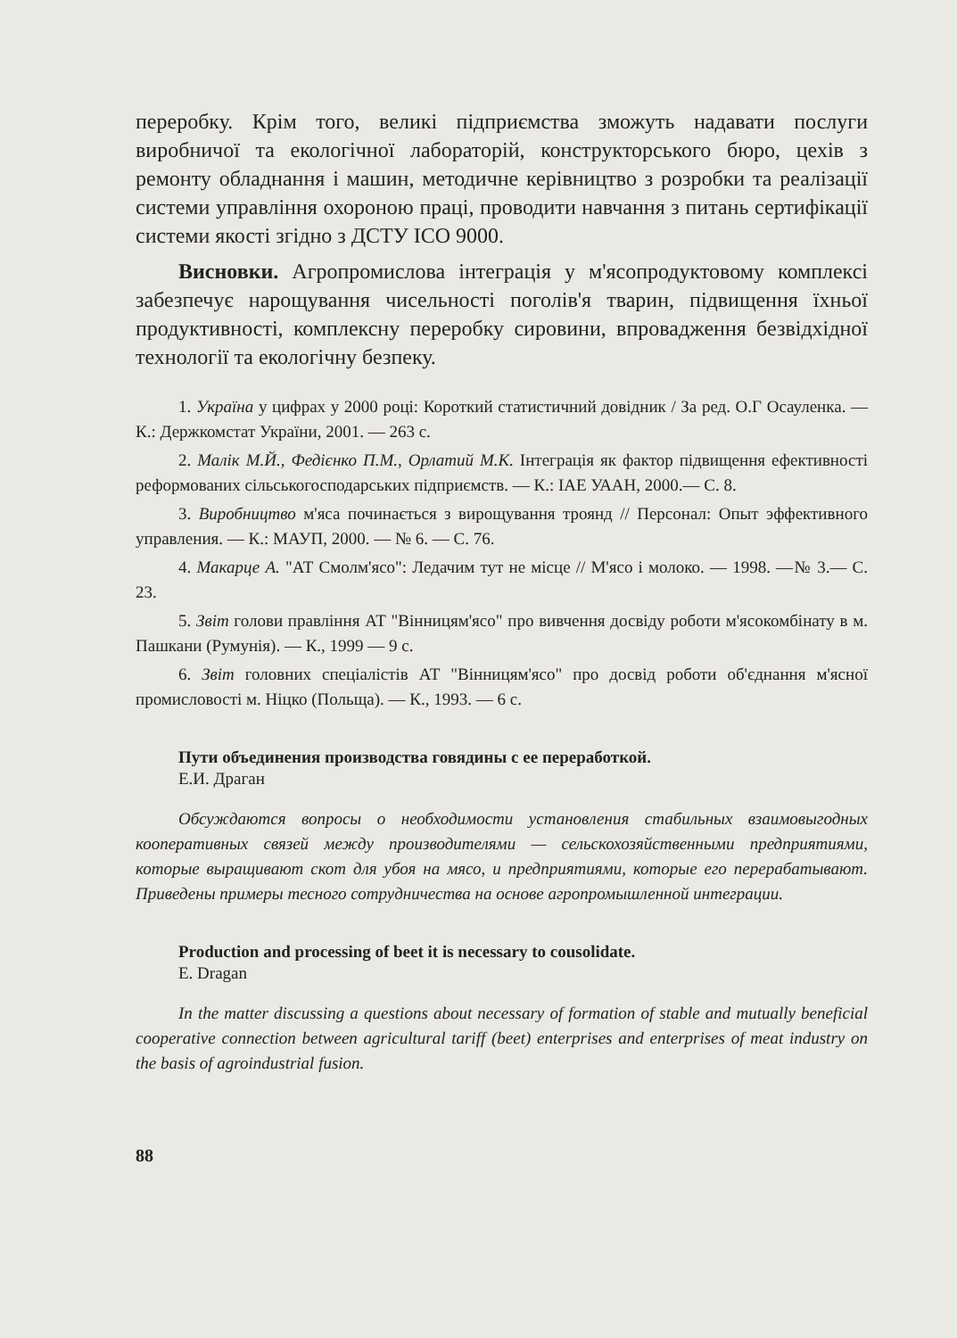переробку. Крім того, великі підприємства зможуть надавати послуги виробничої та екологічної лабораторій, конструкторського бюро, цехів з ремонту обладнання і машин, методичне керівництво з розробки та реалізації системи управління охороною праці, проводити навчання з питань сертифікації системи якості згідно з ДСТУ ІСО 9000.
Висновки. Агропромислова інтеграція у м'ясопродуктовому комплексі забезпечує нарощування чисельності поголів'я тварин, підвищення їхньої продуктивності, комплексну переробку сировини, впровадження безвідхідної технології та екологічну безпеку.
1. Україна у цифрах у 2000 році: Короткий статистичний довідник / За ред. О.Г Осауленка. — К.: Держкомстат України, 2001. — 263 с.
2. Малік М.Й., Федієнко П.М., Орлатий М.К. Інтеграція як фактор підвищення ефективності реформованих сільськогосподарських підприємств. — К.: ІАЕ УААН, 2000.— С. 8.
3. Виробництво м'яса починається з вирощування троянд // Персонал: Опыт эффективного управления. — К.: МАУП, 2000. — № 6. — С. 76.
4. Макарце А. "АТ Смолм'ясо": Ледачим тут не місце // М'ясо і молоко. — 1998. —№ 3.— С. 23.
5. Звіт голови правління АТ "Вінницям'ясо" про вивчення досвіду роботи м'ясокомбінату в м. Пашкани (Румунія). — К., 1999 — 9 с.
6. Звіт головних спеціалістів АТ "Вінницям'ясо" про досвід роботи об'єднання м'ясної промисловості м. Ніцко (Польща). — К., 1993. — 6 с.
Пути объединения производства говядины с ее переработкой.
Е.И. Драган
Обсуждаются вопросы о необходимости установления стабильных взаимовыгодных кооперативных связей между производителями — сельскохозяйственными предприятиями, которые выращивают скот для убоя на мясо, и предприятиями, которые его перерабатывают. Приведены примеры тесного сотрудничества на основе агропромышленной интеграции.
Production and processing of beet it is necessary to cousolidate.
E. Dragan
In the matter discussing a questions about necessary of formation of stable and mutually beneficial cooperative connection between agricultural tariff (beet) enterprises and enterprises of meat industry on the basis of agroindustrial fusion.
88